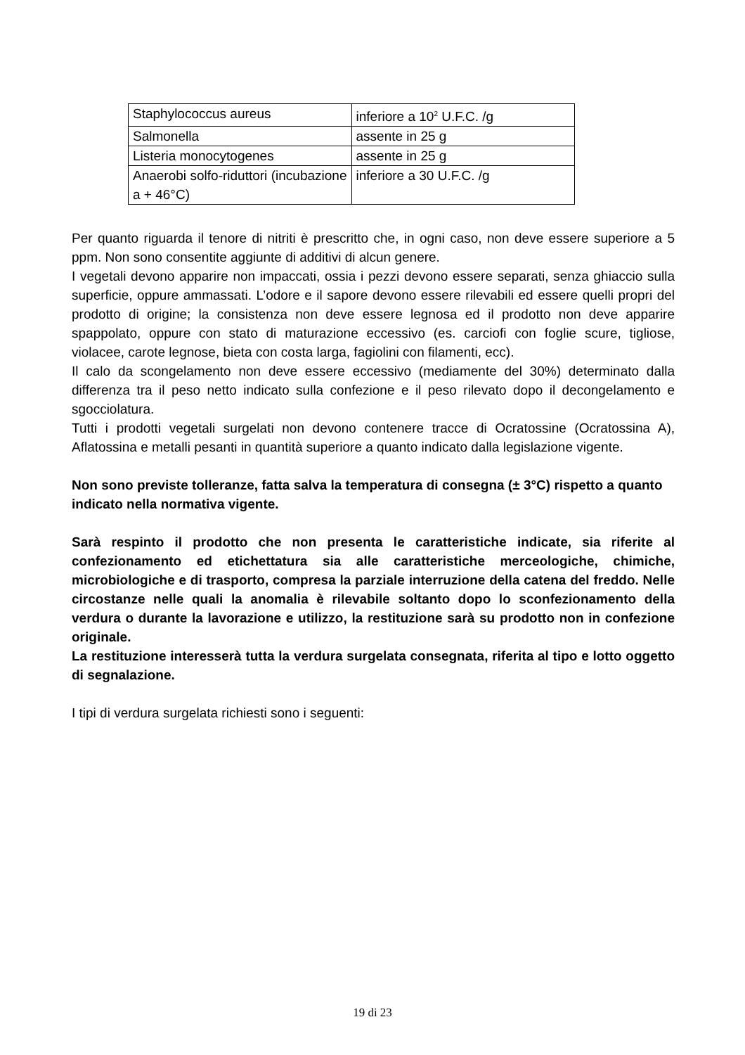| Staphylococcus aureus | inferiore a 10<sup>2</sup> U.F.C. /g |
| Salmonella | assente in 25 g |
| Listeria monocytogenes | assente in 25 g |
| Anaerobi solfo-riduttori (incubazione a + 46°C) | inferiore a 30 U.F.C. /g |
Per quanto riguarda il tenore di nitriti è prescritto che, in ogni caso, non deve essere superiore a 5 ppm. Non sono consentite aggiunte di additivi di alcun genere.
I vegetali devono apparire non impaccati, ossia i pezzi devono essere separati, senza ghiaccio sulla superficie, oppure ammassati. L’odore e il sapore devono essere rilevabili ed essere quelli propri del prodotto di origine; la consistenza non deve essere legnosa ed il prodotto non deve apparire spappolato, oppure con stato di maturazione eccessivo (es. carciofi con foglie scure, tigliose, violacee, carote legnose, bieta con costa larga, fagiolini con filamenti, ecc).
Il calo da scongelamento non deve essere eccessivo (mediamente del 30%) determinato dalla differenza tra il peso netto indicato sulla confezione e il peso rilevato dopo il decongelamento e sgocciolatura.
Tutti i prodotti vegetali surgelati non devono contenere tracce di Ocratossine (Ocratossina A), Aflatossina e metalli pesanti in quantità superiore a quanto indicato dalla legislazione vigente.
Non sono previste tolleranze, fatta salva la temperatura di consegna (± 3°C) rispetto a quanto indicato nella normativa vigente.
Sarà respinto il prodotto che non presenta le caratteristiche indicate, sia riferite al confezionamento ed etichettatura sia alle caratteristiche merceologiche, chimiche, microbiologiche e di trasporto, compresa la parziale interruzione della catena del freddo. Nelle circostanze nelle quali la anomalia è rilevabile soltanto dopo lo sconfezionamento della verdura o durante la lavorazione e utilizzo, la restituzione sarà su prodotto non in confezione originale.
La restituzione interesserà tutta la verdura surgelata consegnata, riferita al tipo e lotto oggetto di segnalazione.
I tipi di verdura surgelata richiesti sono i seguenti:
19 di 23